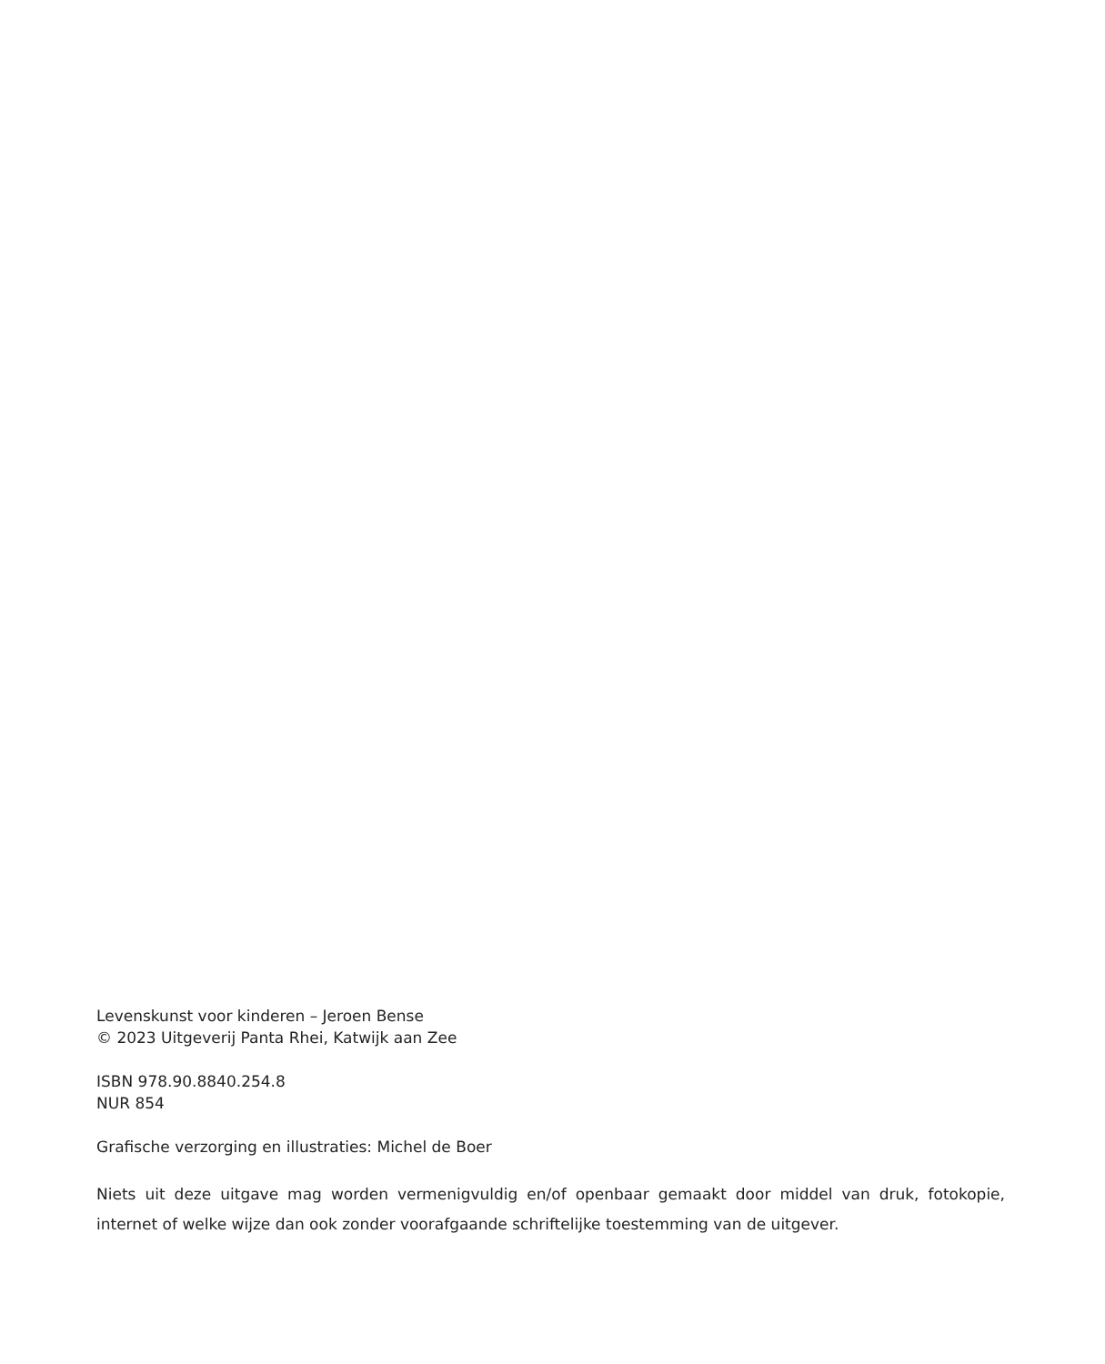Levenskunst voor kinderen – Jeroen Bense
© 2023 Uitgeverij Panta Rhei, Katwijk aan Zee
ISBN 978.90.8840.254.8
NUR 854
Grafische verzorging en illustraties: Michel de Boer
Niets uit deze uitgave mag worden vermenigvuldig en/of openbaar gemaakt door middel van druk, fotokopie, internet of welke wijze dan ook zonder voorafgaande schriftelijke toestemming van de uitgever.